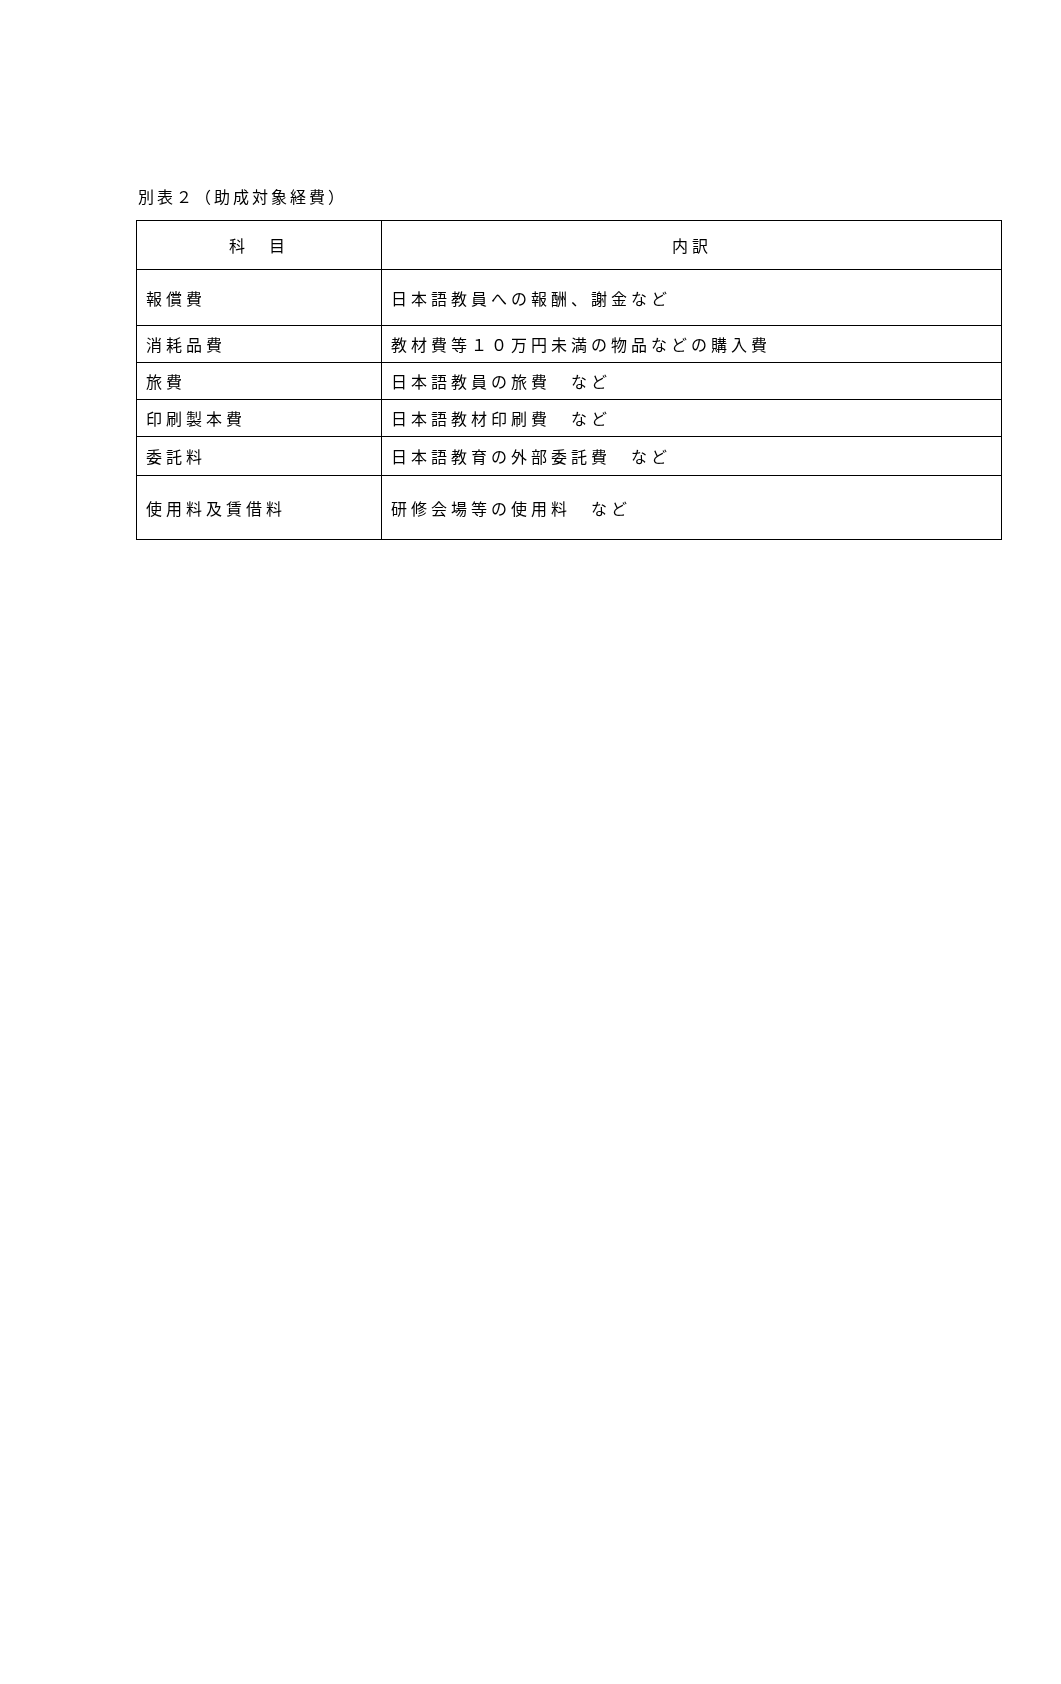別表２（助成対象経費）
| 科 目 | 内訳 |
| --- | --- |
| 報償費 | 日本語教員への報酬、謝金など |
| 消耗品費 | 教材費等１０万円未満の物品などの購入費 |
| 旅費 | 日本語教員の旅費 など |
| 印刷製本費 | 日本語教材印刷費 など |
| 委託料 | 日本語教育の外部委託費 など |
| 使用料及賃借料 | 研修会場等の使用料 など |